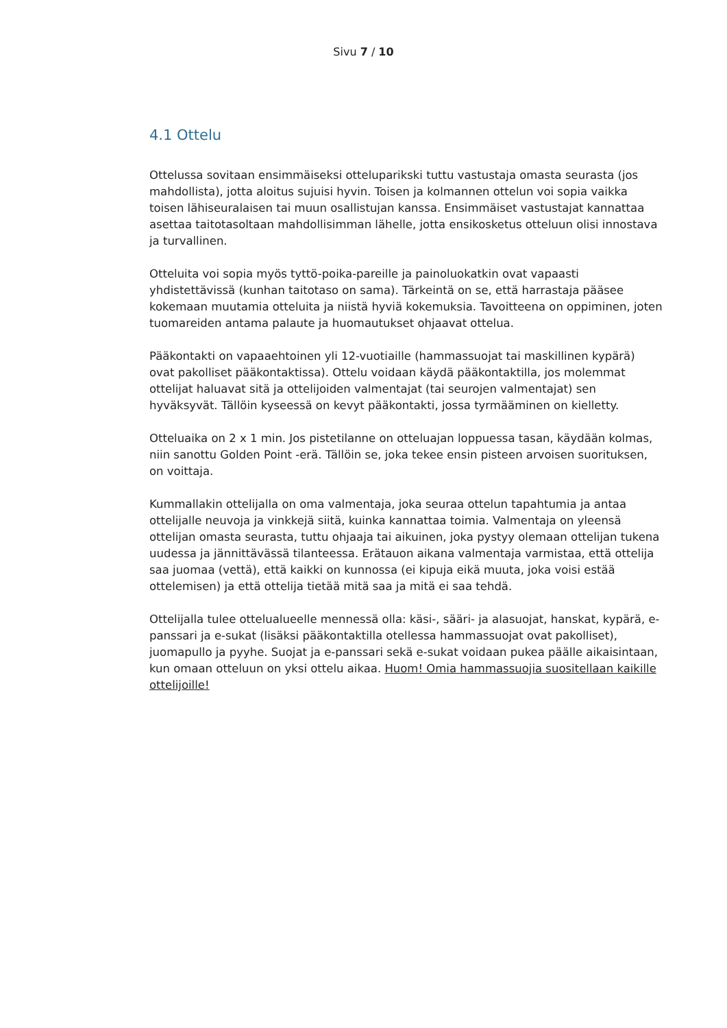Sivu 7 / 10
4.1 Ottelu
Ottelussa sovitaan ensimmäiseksi otteluparikski tuttu vastustaja omasta seurasta (jos mahdollista), jotta aloitus sujuisi hyvin. Toisen ja kolmannen ottelun voi sopia vaikka toisen lähiseuralaisen tai muun osallistujan kanssa. Ensimmäiset vastustajat kannattaa asettaa taitotasoltaan mahdollisimman lähelle, jotta ensikosketus otteluun olisi innostava ja turvallinen.
Otteluita voi sopia myös tyttö-poika-pareille ja painoluokatkin ovat vapaasti yhdistettävissä (kunhan taitotaso on sama). Tärkeintä on se, että harrastaja pääsee kokemaan muutamia otteluita ja niistä hyviä kokemuksia. Tavoitteena on oppiminen, joten tuomareiden antama palaute ja huomautukset ohjaavat ottelua.
Pääkontakti on vapaaehtoinen yli 12-vuotiaille (hammassuojat tai maskillinen kypärä) ovat pakolliset pääkontaktissa). Ottelu voidaan käydä pääkontaktilla, jos molemmat ottelijat haluavat sitä ja ottelijoiden valmentajat (tai seurojen valmentajat) sen hyväksyvät. Tällöin kyseessä on kevyt pääkontakti, jossa tyrmääminen on kielletty.
Otteluaika on 2 x 1 min. Jos pistetilanne on otteluajan loppuessa tasan, käydään kolmas, niin sanottu Golden Point -erä. Tällöin se, joka tekee ensin pisteen arvoisen suorituksen, on voittaja.
Kummallakin ottelijalla on oma valmentaja, joka seuraa ottelun tapahtumia ja antaa ottelijalle neuvoja ja vinkkejä siitä, kuinka kannattaa toimia. Valmentaja on yleensä ottelijan omasta seurasta, tuttu ohjaaja tai aikuinen, joka pystyy olemaan ottelijan tukena uudessa ja jännittävässä tilanteessa. Erätauon aikana valmentaja varmistaa, että ottelija saa juomaa (vettä), että kaikki on kunnossa (ei kipuja eikä muuta, joka voisi estää ottelemisen) ja että ottelija tietää mitä saa ja mitä ei saa tehdä.
Ottelijalla tulee ottelualueelle mennessä olla: käsi-, sääri- ja alasuojat, hanskat, kypärä, e-panssari ja e-sukat (lisäksi pääkontaktilla otellessa hammassuojat ovat pakolliset), juomapullo ja pyyhe. Suojat ja e-panssari sekä e-sukat voidaan pukea päälle aikaisintaan, kun omaan otteluun on yksi ottelu aikaa. Huom! Omia hammassuojia suositellaan kaikille ottelijoille!